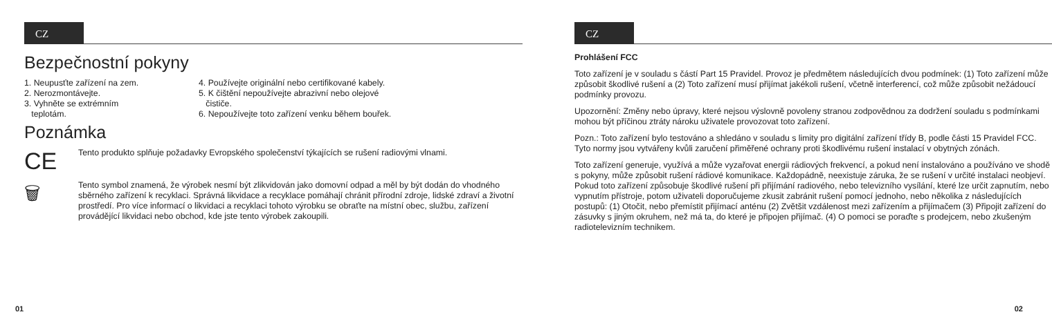CZ
Bezpečnostní pokyny
1. Neupusťte zařízení na zem.
2. Nerozmontávejte.
3. Vyhněte se extrémním
teplotám.
4. Používejte originální nebo certifikované kabely.
5. K čištění nepoužívejte abrazivní nebo olejové
čističe.
6. Nepoužívejte toto zařízení venku během bouřek.
Poznámka
CE
Tento produkto splňuje požadavky Evropského společenství týkajících se rušení radiovými vlnami.
🗑
Tento symbol znamená, že výrobek nesmí být zlikvidován jako domovní odpad a měl by být dodán do vhodného sběrného zařízení k recyklaci. Správná likvidace a recyklace pomáhají chránit přírodní zdroje, lidské zdraví a životní prostředí. Pro více informací o likvidaci a recyklaci tohoto výrobku se obraťte na místní obec, službu, zařízení provádějící likvidaci nebo obchod, kde jste tento výrobek zakoupili.
01
CZ
Prohlášení FCC
Toto zařízení je v souladu s částí Part 15 Pravidel. Provoz je předmětem následujících dvou podmínek: (1) Toto zařízení může způsobit škodlivé rušení a (2) Toto zařízení musí přijímat jakékoli rušení, včetně interferencí, což může způsobit nežádoucí podmínky provozu.
Upozornění: Změny nebo úpravy, které nejsou výslovně povoleny stranou zodpovědnou za dodržení souladu s podmínkami mohou být příčinou ztráty nároku uživatele provozovat toto zařízení.
Pozn.: Toto zařízení bylo testováno a shledáno v souladu s limity pro digitální zařízení třídy B, podle části 15 Pravidel FCC. Tyto normy jsou vytvářeny kvůli zaručení přiměřené ochrany proti škodlivému rušení instalací v obytných zónách.
Toto zařízení generuje, využívá a může vyzařovat energii rádiových frekvencí, a pokud není instalováno a používáno ve shodě s pokyny, může způsobit rušení rádiové komunikace. Každopádně, neexistuje záruka, že se rušení v určité instalaci neobjeví. Pokud toto zařízení způsobuje škodlivé rušení při přijímání radiového, nebo televizního vysílání, které lze určit zapnutím, nebo vypnutím přístroje, potom uživateli doporučujeme zkusit zabránit rušení pomocí jednoho, nebo několika z následujících postupů: (1) Otočit, nebo přemístit přijímací anténu (2) Zvětšit vzdálenost mezi zařízením a přijímačem (3) Připojit zařízení do zásuvky s jiným okruhem, než má ta, do které je připojen přijímač. (4) O pomoci se poraďte s prodejcem, nebo zkušeným radiotelevizním technikem.
02